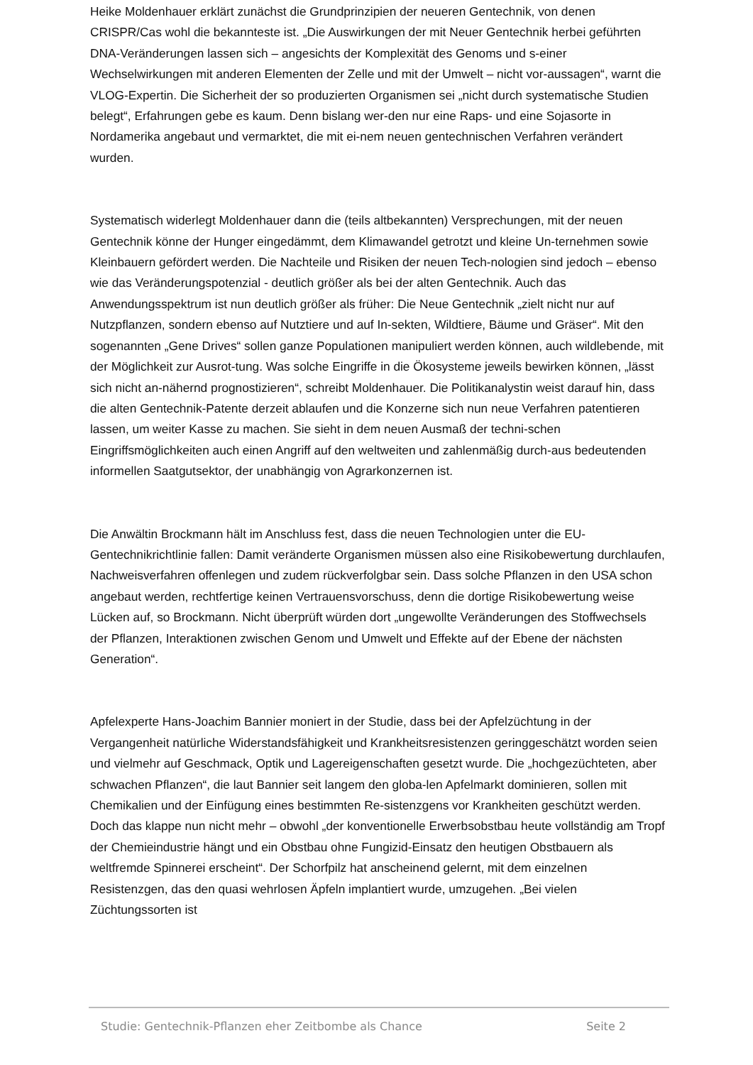Heike Moldenhauer erklärt zunächst die Grundprinzipien der neueren Gentechnik, von denen CRISPR/Cas wohl die bekannteste ist. „Die Auswirkungen der mit Neuer Gentechnik herbei geführten DNA-Veränderungen lassen sich – angesichts der Komplexität des Genoms und s-einer Wechselwirkungen mit anderen Elementen der Zelle und mit der Umwelt – nicht vor-aussagen“, warnt die VLOG-Expertin. Die Sicherheit der so produzierten Organismen sei „nicht durch systematische Studien belegt“, Erfahrungen gebe es kaum. Denn bislang wer-den nur eine Raps- und eine Sojasorte in Nordamerika angebaut und vermarktet, die mit ei-nem neuen gentechnischen Verfahren verändert wurden.
Systematisch widerlegt Moldenhauer dann die (teils altbekannten) Versprechungen, mit der neuen Gentechnik könne der Hunger eingedämmt, dem Klimawandel getrotzt und kleine Un-ternehmen sowie Kleinbauern gefördert werden. Die Nachteile und Risiken der neuen Tech-nologien sind jedoch – ebenso wie das Veränderungspotenzial - deutlich größer als bei der alten Gentechnik. Auch das Anwendungsspektrum ist nun deutlich größer als früher: Die Neue Gentechnik „zielt nicht nur auf Nutzpflanzen, sondern ebenso auf Nutztiere und auf In-sekten, Wildtiere, Bäume und Gräser“. Mit den sogenannten „Gene Drives“ sollen ganze Populationen manipuliert werden können, auch wildlebende, mit der Möglichkeit zur Ausrot-tung. Was solche Eingriffe in die Ökosysteme jeweils bewirken können, „lässt sich nicht an-nähernd prognostizieren“, schreibt Moldenhauer. Die Politikanalystin weist darauf hin, dass die alten Gentechnik-Patente derzeit ablaufen und die Konzerne sich nun neue Verfahren patentieren lassen, um weiter Kasse zu machen. Sie sieht in dem neuen Ausmaß der techni-schen Eingriffsmöglichkeiten auch einen Angriff auf den weltweiten und zahlenmäßig durch-aus bedeutenden informellen Saatgutsektor, der unabhängig von Agrarkonzernen ist.
Die Anwältin Brockmann hält im Anschluss fest, dass die neuen Technologien unter die EU-Gentechnikrichtlinie fallen: Damit veränderte Organismen müssen also eine Risikobewertung durchlaufen, Nachweisverfahren offenlegen und zudem rückverfolgbar sein. Dass solche Pflanzen in den USA schon angebaut werden, rechtfertige keinen Vertrauensvorschuss, denn die dortige Risikobewertung weise Lücken auf, so Brockmann. Nicht überprüft würden dort „ungewollte Veränderungen des Stoffwechsels der Pflanzen, Interaktionen zwischen Genom und Umwelt und Effekte auf der Ebene der nächsten Generation“.
Apfelexperte Hans-Joachim Bannier moniert in der Studie, dass bei der Apfelzüchtung in der Vergangenheit natürliche Widerstandsfähigkeit und Krankheitsresistenzen geringgeschätzt worden seien und vielmehr auf Geschmack, Optik und Lagereigenschaften gesetzt wurde. Die „hochgezüchteten, aber schwachen Pflanzen“, die laut Bannier seit langem den globa-len Apfelmarkt dominieren, sollen mit Chemikalien und der Einfügung eines bestimmten Re-sistenzgens vor Krankheiten geschützt werden. Doch das klappe nun nicht mehr – obwohl „der konventionelle Erwerbsobstbau heute vollständig am Tropf der Chemieindustrie hängt und ein Obstbau ohne Fungizid-Einsatz den heutigen Obstbauern als weltfremde Spinnerei erscheint“. Der Schorfpilz hat anscheinend gelernt, mit dem einzelnen Resistenzgen, das den quasi wehrlosen Äpfeln implantiert wurde, umzugehen. „Bei vielen Züchtungssorten ist
Studie: Gentechnik-Pflanzen eher Zeitbombe als Chance Seite 2